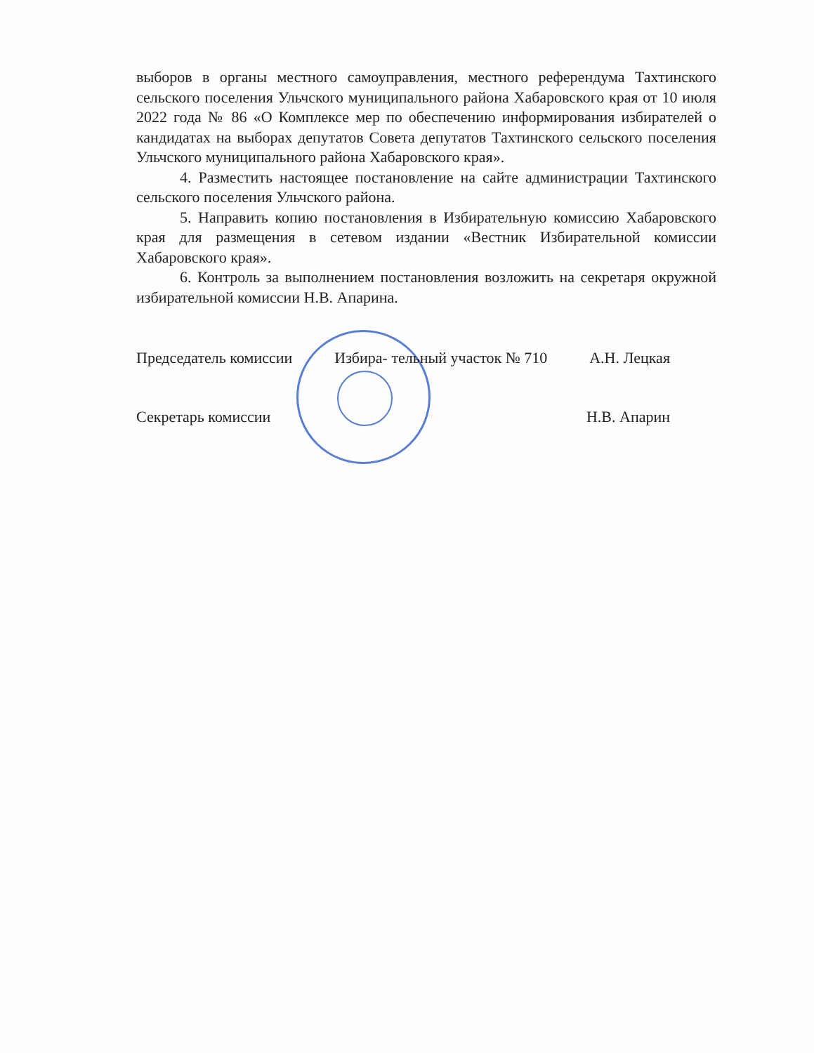выборов в органы местного самоуправления, местного референдума Тахтинского сельского поселения Ульчского муниципального района Хабаровского края от 10 июля 2022 года № 86 «О Комплексе мер по обеспечению информирования избирателей о кандидатах на выборах депутатов Совета депутатов Тахтинского сельского поселения Ульчского муниципального района Хабаровского края».
4. Разместить настоящее постановление на сайте администрации Тахтинского сельского поселения Ульчского района.
5. Направить копию постановления в Избирательную комиссию Хабаровского края для размещения в сетевом издании «Вестник Избирательной комиссии Хабаровского края».
6. Контроль за выполнением постановления возложить на секретаря окружной избирательной комиссии Н.В. Апарина.
Председатель комиссии Избира- тельный участок № 710 А.Н. Лецкая
Секретарь комиссии Н.В. Апарин